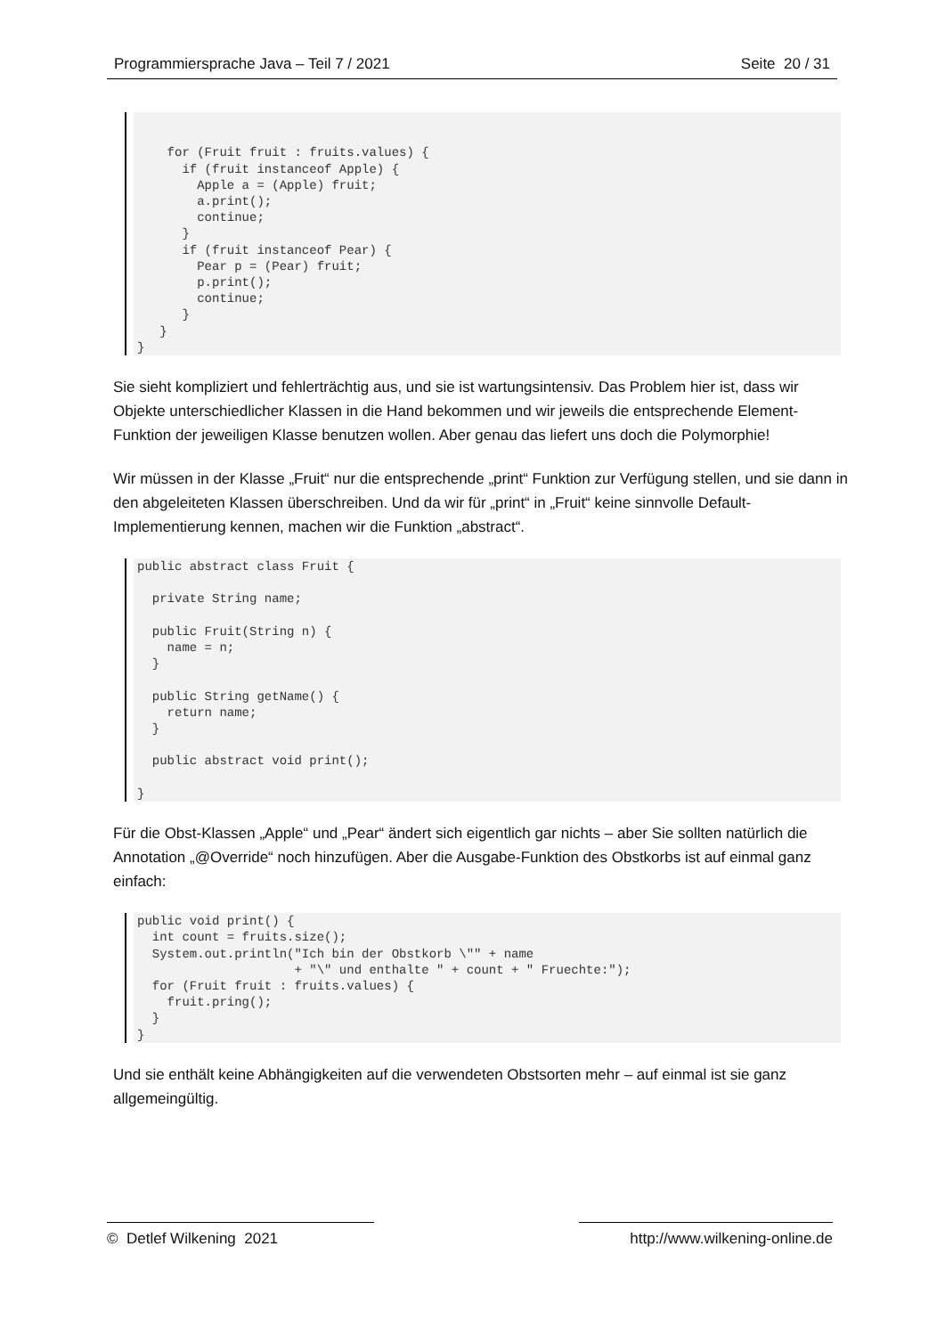Programmiersprache Java – Teil 7 / 2021 Seite 20 / 31
    for (Fruit fruit : fruits.values) {
      if (fruit instanceof Apple) {
        Apple a = (Apple) fruit;
        a.print();
        continue;
      }
      if (fruit instanceof Pear) {
        Pear p = (Pear) fruit;
        p.print();
        continue;
      }
   }
}
Sie sieht kompliziert und fehlerträchtig aus, und sie ist wartungsintensiv. Das Problem hier ist, dass wir Objekte unterschiedlicher Klassen in die Hand bekommen und wir jeweils die entsprechende Element-Funktion der jeweiligen Klasse benutzen wollen. Aber genau das liefert uns doch die Polymorphie!
Wir müssen in der Klasse „Fruit“ nur die entsprechende „print“ Funktion zur Verfügung stellen, und sie dann in den abgeleiteten Klassen überschreiben. Und da wir für „print“ in „Fruit“ keine sinnvolle Default-Implementierung kennen, machen wir die Funktion „abstract“.
public abstract class Fruit {

  private String name;

  public Fruit(String n) {
    name = n;
  }

  public String getName() {
    return name;
  }

  public abstract void print();

}
Für die Obst-Klassen „Apple“ und „Pear“ ändert sich eigentlich gar nichts – aber Sie sollten natürlich die Annotation „@Override“ noch hinzufügen. Aber die Ausgabe-Funktion des Obstkorbs ist auf einmal ganz einfach:
public void print() {
  int count = fruits.size();
  System.out.println("Ich bin der Obstkorb \"" + name
                     + "\" und enthalte " + count + " Fruechte:");
  for (Fruit fruit : fruits.values) {
    fruit.pring();
  }
}
Und sie enthält keine Abhängigkeiten auf die verwendeten Obstsorten mehr – auf einmal ist sie ganz allgemeingültig.
© Detlef Wilkening 2021 http://www.wilkening-online.de